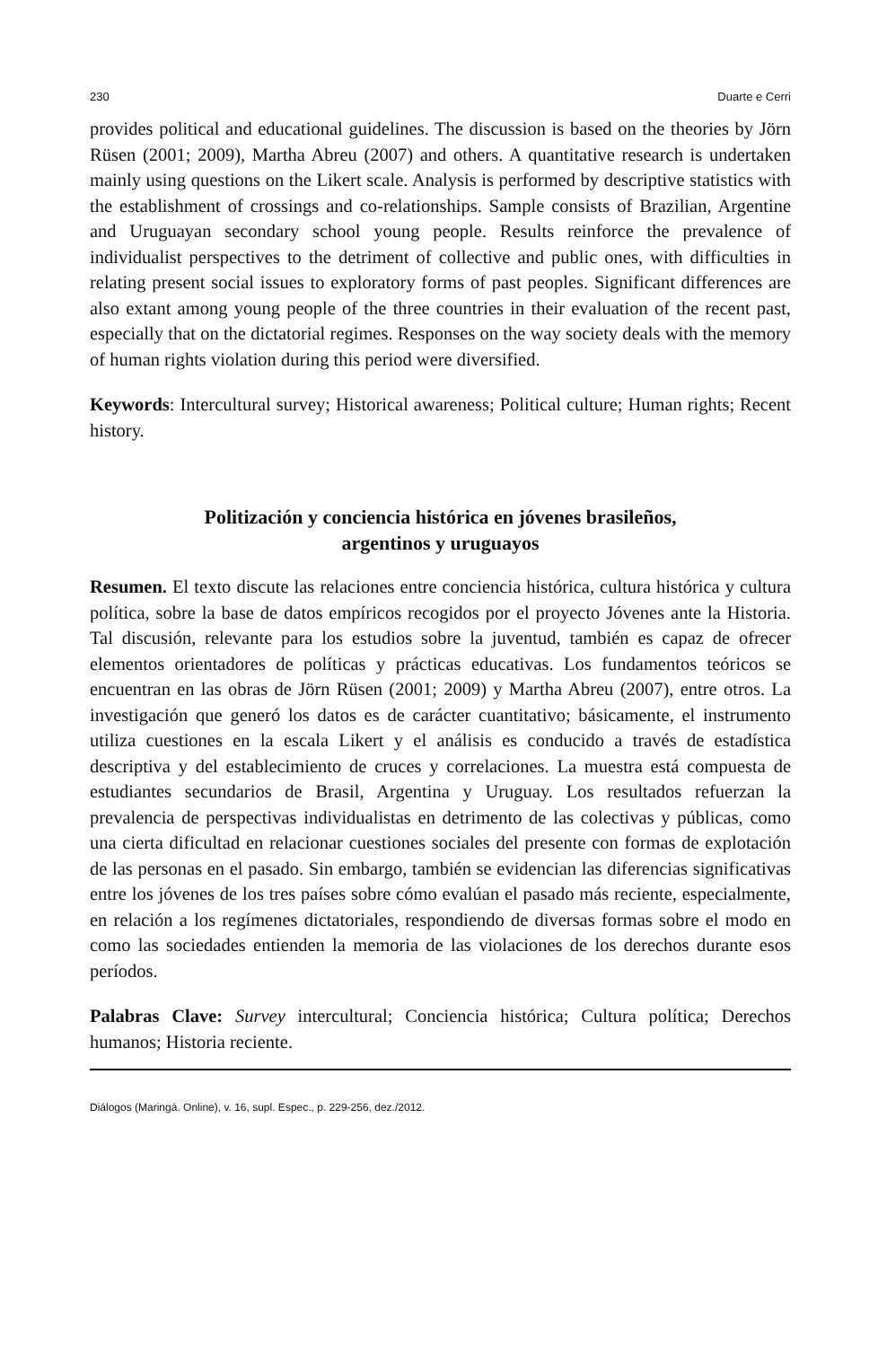230 Duarte e Cerri
provides political and educational guidelines. The discussion is based on the theories by Jörn Rüsen (2001; 2009), Martha Abreu (2007) and others. A quantitative research is undertaken mainly using questions on the Likert scale. Analysis is performed by descriptive statistics with the establishment of crossings and co-relationships. Sample consists of Brazilian, Argentine and Uruguayan secondary school young people. Results reinforce the prevalence of individualist perspectives to the detriment of collective and public ones, with difficulties in relating present social issues to exploratory forms of past peoples. Significant differences are also extant among young people of the three countries in their evaluation of the recent past, especially that on the dictatorial regimes. Responses on the way society deals with the memory of human rights violation during this period were diversified.
Keywords: Intercultural survey; Historical awareness; Political culture; Human rights; Recent history.
Politización y conciencia histórica en jóvenes brasileños,
argentinos y uruguayos
Resumen. El texto discute las relaciones entre conciencia histórica, cultura histórica y cultura política, sobre la base de datos empíricos recogidos por el proyecto Jóvenes ante la Historia. Tal discusión, relevante para los estudios sobre la juventud, también es capaz de ofrecer elementos orientadores de políticas y prácticas educativas. Los fundamentos teóricos se encuentran en las obras de Jörn Rüsen (2001; 2009) y Martha Abreu (2007), entre otros. La investigación que generó los datos es de carácter cuantitativo; básicamente, el instrumento utiliza cuestiones en la escala Likert y el análisis es conducido a través de estadística descriptiva y del establecimiento de cruces y correlaciones. La muestra está compuesta de estudiantes secundarios de Brasil, Argentina y Uruguay. Los resultados refuerzan la prevalencia de perspectivas individualistas en detrimento de las colectivas y públicas, como una cierta dificultad en relacionar cuestiones sociales del presente con formas de explotación de las personas en el pasado. Sin embargo, también se evidencian las diferencias significativas entre los jóvenes de los tres países sobre cómo evalúan el pasado más reciente, especialmente, en relación a los regímenes dictatoriales, respondiendo de diversas formas sobre el modo en como las sociedades entienden la memoria de las violaciones de los derechos durante esos períodos.
Palabras Clave: Survey intercultural; Conciencia histórica; Cultura política; Derechos humanos; Historia reciente.
Diálogos (Maringá. Online), v. 16, supl. Espec., p. 229-256, dez./2012.